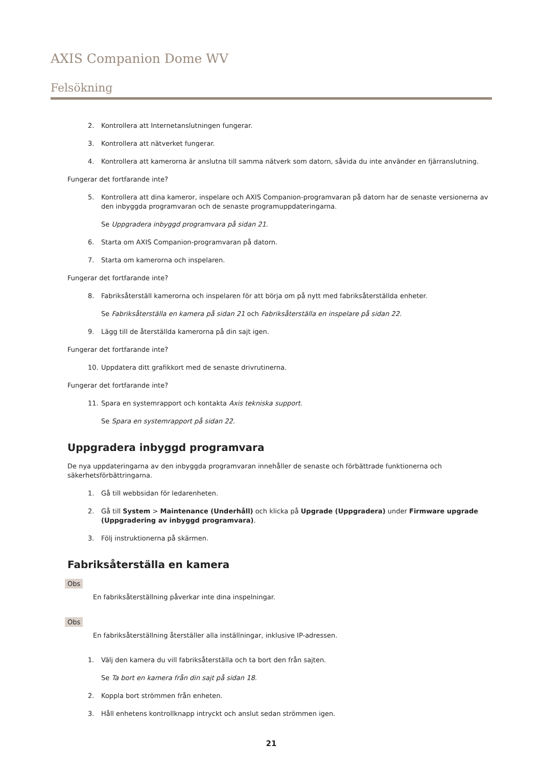AXIS Companion Dome WV
Felsökning
2. Kontrollera att Internetanslutningen fungerar.
3. Kontrollera att nätverket fungerar.
4. Kontrollera att kamerorna är anslutna till samma nätverk som datorn, såvida du inte använder en fjärranslutning.
Fungerar det fortfarande inte?
5. Kontrollera att dina kameror, inspelare och AXIS Companion-programvaran på datorn har de senaste versionerna av den inbyggda programvaran och de senaste programuppdateringarna.
Se Uppgradera inbyggd programvara på sidan 21.
6. Starta om AXIS Companion-programvaran på datorn.
7. Starta om kamerorna och inspelaren.
Fungerar det fortfarande inte?
8. Fabriksåterställ kamerorna och inspelaren för att börja om på nytt med fabriksåterställda enheter.
Se Fabriksåterställa en kamera på sidan 21 och Fabriksåterställa en inspelare på sidan 22.
9. Lägg till de återställda kamerorna på din sajt igen.
Fungerar det fortfarande inte?
10. Uppdatera ditt grafikkort med de senaste drivrutinerna.
Fungerar det fortfarande inte?
11. Spara en systemrapport och kontakta Axis tekniska support.
Se Spara en systemrapport på sidan 22.
Uppgradera inbyggd programvara
De nya uppdateringarna av den inbyggda programvaran innehåller de senaste och förbättrade funktionerna och säkerhetsförbättringarna.
1. Gå till webbsidan för ledarenheten.
2. Gå till System > Maintenance (Underhåll) och klicka på Upgrade (Uppgradera) under Firmware upgrade (Uppgradering av inbyggd programvara).
3. Följ instruktionerna på skärmen.
Fabriksåterställa en kamera
Obs
En fabriksåterställning påverkar inte dina inspelningar.
Obs
En fabriksåterställning återställer alla inställningar, inklusive IP-adressen.
1. Välj den kamera du vill fabriksåterställa och ta bort den från sajten.
Se Ta bort en kamera från din sajt på sidan 18.
2. Koppla bort strömmen från enheten.
3. Håll enhetens kontrollknapp intryckt och anslut sedan strömmen igen.
21